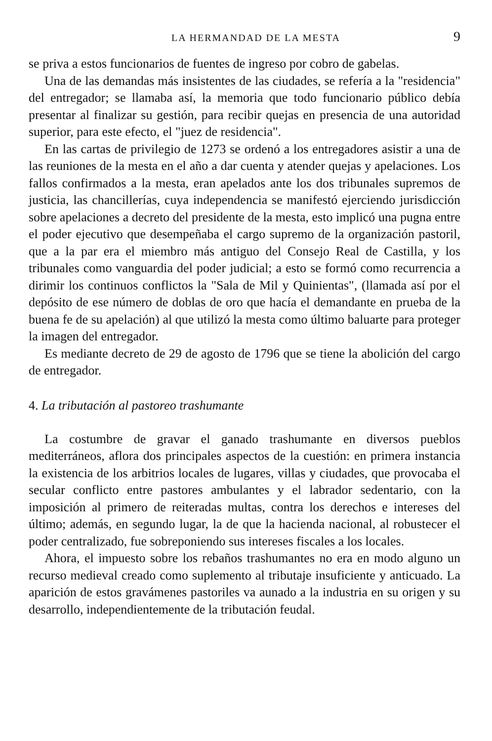LA HERMANDAD DE LA MESTA 9
se priva a estos funcionarios de fuentes de ingreso por cobro de gabelas.
Una de las demandas más insistentes de las ciudades, se refería a la "residencia" del entregador; se llamaba así, la memoria que todo funcionario público debía presentar al finalizar su gestión, para recibir quejas en presencia de una autoridad superior, para este efecto, el "juez de residencia".
En las cartas de privilegio de 1273 se ordenó a los entregadores asistir a una de las reuniones de la mesta en el año a dar cuenta y atender quejas y apelaciones. Los fallos confirmados a la mesta, eran apelados ante los dos tribunales supremos de justicia, las chancillerías, cuya independencia se manifestó ejerciendo jurisdicción sobre apelaciones a decreto del presidente de la mesta, esto implicó una pugna entre el poder ejecutivo que desempeñaba el cargo supremo de la organización pastoril, que a la par era el miembro más antiguo del Consejo Real de Castilla, y los tribunales como vanguardia del poder judicial; a esto se formó como recurrencia a dirimir los continuos conflictos la "Sala de Mil y Quinientas", (llamada así por el depósito de ese número de doblas de oro que hacía el demandante en prueba de la buena fe de su apelación) al que utilizó la mesta como último baluarte para proteger la imagen del entregador.
Es mediante decreto de 29 de agosto de 1796 que se tiene la abolición del cargo de entregador.
4. La tributación al pastoreo trashumante
La costumbre de gravar el ganado trashumante en diversos pueblos mediterráneos, aflora dos principales aspectos de la cuestión: en primera instancia la existencia de los arbitrios locales de lugares, villas y ciudades, que provocaba el secular conflicto entre pastores ambulantes y el labrador sedentario, con la imposición al primero de reiteradas multas, contra los derechos e intereses del último; además, en segundo lugar, la de que la hacienda nacional, al robustecer el poder centralizado, fue sobreponiendo sus intereses fiscales a los locales.
Ahora, el impuesto sobre los rebaños trashumantes no era en modo alguno un recurso medieval creado como suplemento al tributaje insuficiente y anticuado. La aparición de estos gravámenes pastoriles va aunado a la industria en su origen y su desarrollo, independientemente de la tributación feudal.